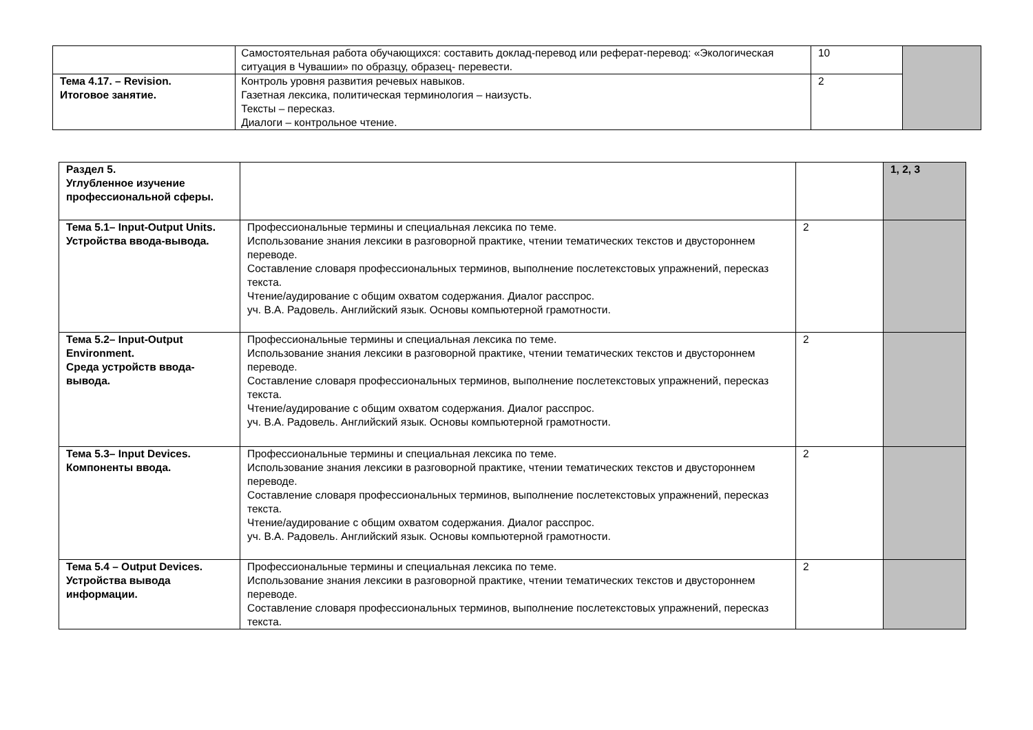| | Самостоятельная работа обучающихся: составить доклад-перевод или реферат-перевод: «Экологическая ситуация в Чувашии» по образцу, образец- перевести. | 10 | |
| Тема 4.17. – Revision. Итоговое занятие. | Контроль уровня развития речевых навыков. Газетная лексика, политическая терминология – наизусть. Тексты – пересказ. Диалоги – контрольное чтение. | 2 | |
| Раздел 5. Углубленное изучение профессиональной сферы. | | | 1, 2, 3 |
| Тема 5.1– Input-Output Units. Устройства ввода-вывода. | Профессиональные термины и специальная лексика по теме. Использование знания лексики в разговорной практике, чтении тематических текстов и двустороннем переводе. Составление словаря профессиональных терминов, выполнение послетекстовых упражнений, пересказ текста. Чтение/аудирование с общим охватом содержания. Диалог расспрос. уч. В.А. Радовель. Английский язык. Основы компьютерной грамотности. | 2 | |
| Тема 5.2– Input-Output Environment. Среда устройств ввода-вывода. | Профессиональные термины и специальная лексика по теме. Использование знания лексики в разговорной практике, чтении тематических текстов и двустороннем переводе. Составление словаря профессиональных терминов, выполнение послетекстовых упражнений, пересказ текста. Чтение/аудирование с общим охватом содержания. Диалог расспрос. уч. В.А. Радовель. Английский язык. Основы компьютерной грамотности. | 2 | |
| Тема 5.3– Input Devices. Компоненты ввода. | Профессиональные термины и специальная лексика по теме. Использование знания лексики в разговорной практике, чтении тематических текстов и двустороннем переводе. Составление словаря профессиональных терминов, выполнение послетекстовых упражнений, пересказ текста. Чтение/аудирование с общим охватом содержания. Диалог расспрос. уч. В.А. Радовель. Английский язык. Основы компьютерной грамотности. | 2 | |
| Тема 5.4 – Output Devices. Устройства вывода информации. | Профессиональные термины и специальная лексика по теме. Использование знания лексики в разговорной практике, чтении тематических текстов и двустороннем переводе. Составление словаря профессиональных терминов, выполнение послетекстовых упражнений, пересказ текста. | 2 | |